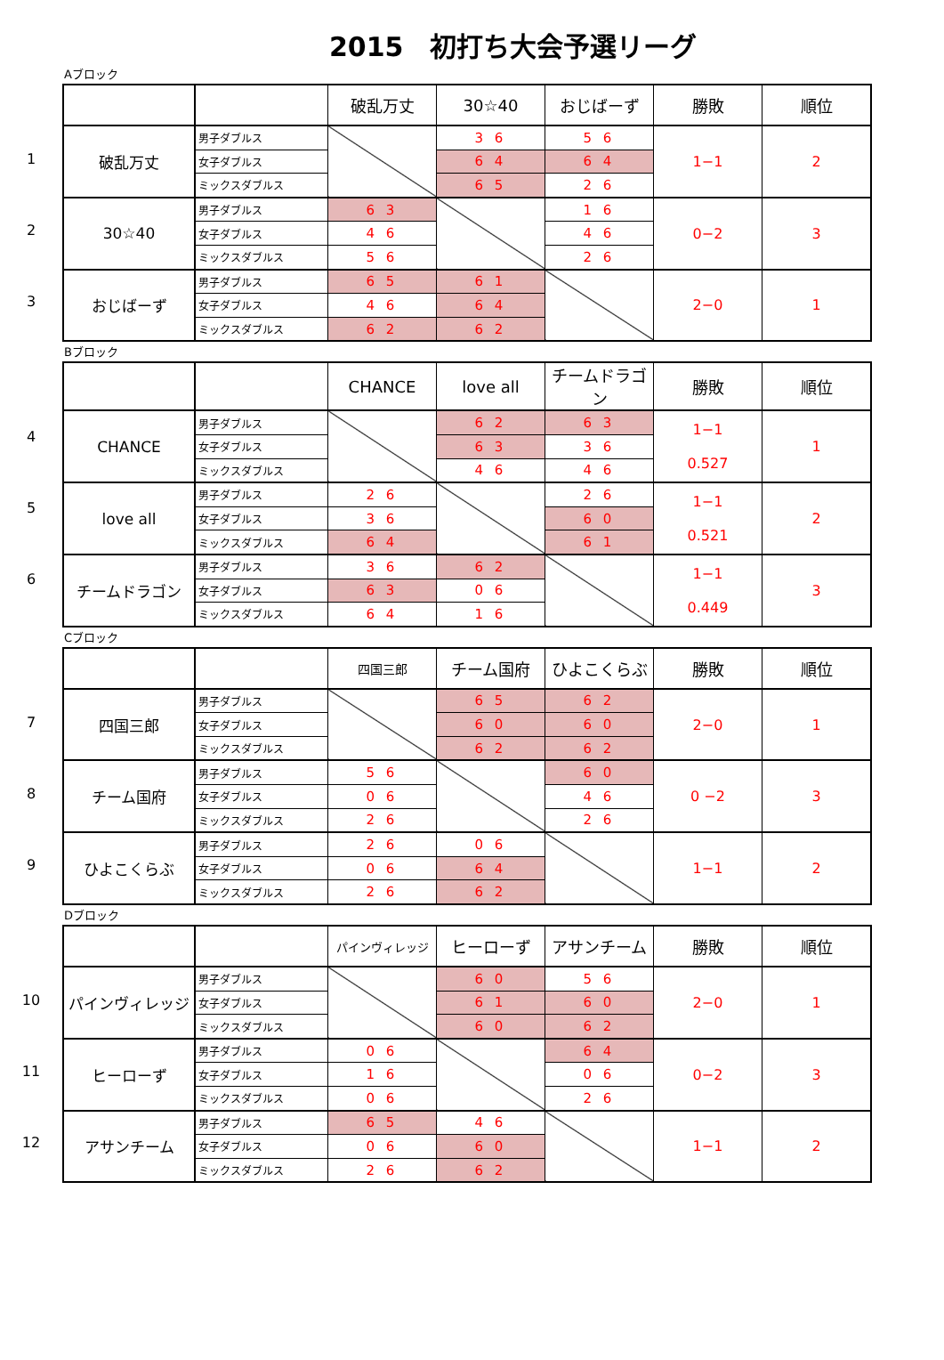2015　初打ち大会予選リーグ
Aブロック
1
2
3
| | | 破乱万丈 | 30☆40 | おじばーず | 勝敗 | 順位 |
| 破乱万丈 | 男子ダブルス | | 3 6 | 5 6 | 1−1 | 2 |
| | 女子ダブルス | | 6 4 | 6 4 | | |
| | ミックスダブルス | | 6 5 | 2 6 | | |
| 30☆40 | 男子ダブルス | 6 3 | | 1 6 | 0−2 | 3 |
| | 女子ダブルス | 4 6 | | 4 6 | | |
| | ミックスダブルス | 5 6 | | 2 6 | | |
| おじばーず | 男子ダブルス | 6 5 | 6 1 | | 2−0 | 1 |
| | 女子ダブルス | 4 6 | 6 4 | | | |
| | ミックスダブルス | 6 2 | 6 2 | | | |
Bブロック
4
5
6
| | | CHANCE | love all | チームドラゴン | 勝敗 | 順位 |
| CHANCE | 男子ダブルス | | 6 2 | 6 3 | 1−1 0.527 | 1 |
| | 女子ダブルス | | 6 3 | 3 6 | | |
| | ミックスダブルス | | 4 6 | 4 6 | | |
| love all | 男子ダブルス | 2 6 | | 2 6 | 1−1 0.521 | 2 |
| | 女子ダブルス | 3 6 | | 6 0 | | |
| | ミックスダブルス | 6 4 | | 6 1 | | |
| チームドラゴン | 男子ダブルス | 3 6 | 6 2 | | 1−1 0.449 | 3 |
| | 女子ダブルス | 6 3 | 0 6 | | | |
| | ミックスダブルス | 6 4 | 1 6 | | | |
Cブロック
7
8
9
| | | 四国三郎 | チーム国府 | ひよこくらぶ | 勝敗 | 順位 |
| 四国三郎 | 男子ダブルス | | 6 5 | 6 2 | 2−0 | 1 |
| | 女子ダブルス | | 6 0 | 6 0 | | |
| | ミックスダブルス | | 6 2 | 6 2 | | |
| チーム国府 | 男子ダブルス | 5 6 | | 6 0 | 0 −2 | 3 |
| | 女子ダブルス | 0 6 | | 4 6 | | |
| | ミックスダブルス | 2 6 | | 2 6 | | |
| ひよこくらぶ | 男子ダブルス | 2 6 | 0 6 | | 1−1 | 2 |
| | 女子ダブルス | 0 6 | 6 4 | | | |
| | ミックスダブルス | 2 6 | 6 2 | | | |
Dブロック
10
11
12
| | | パインヴィレッジ | ヒーローず | アサンチーム | 勝敗 | 順位 |
| パインヴィレッジ | 男子ダブルス | | 6 0 | 5 6 | 2−0 | 1 |
| | 女子ダブルス | | 6 1 | 6 0 | | |
| | ミックスダブルス | | 6 0 | 6 2 | | |
| ヒーローず | 男子ダブルス | 0 6 | | 6 4 | 0−2 | 3 |
| | 女子ダブルス | 1 6 | | 0 6 | | |
| | ミックスダブルス | 0 6 | | 2 6 | | |
| アサンチーム | 男子ダブルス | 6 5 | 4 6 | | 1−1 | 2 |
| | 女子ダブルス | 0 6 | 6 0 | | | |
| | ミックスダブルス | 2 6 | 6 2 | | | |